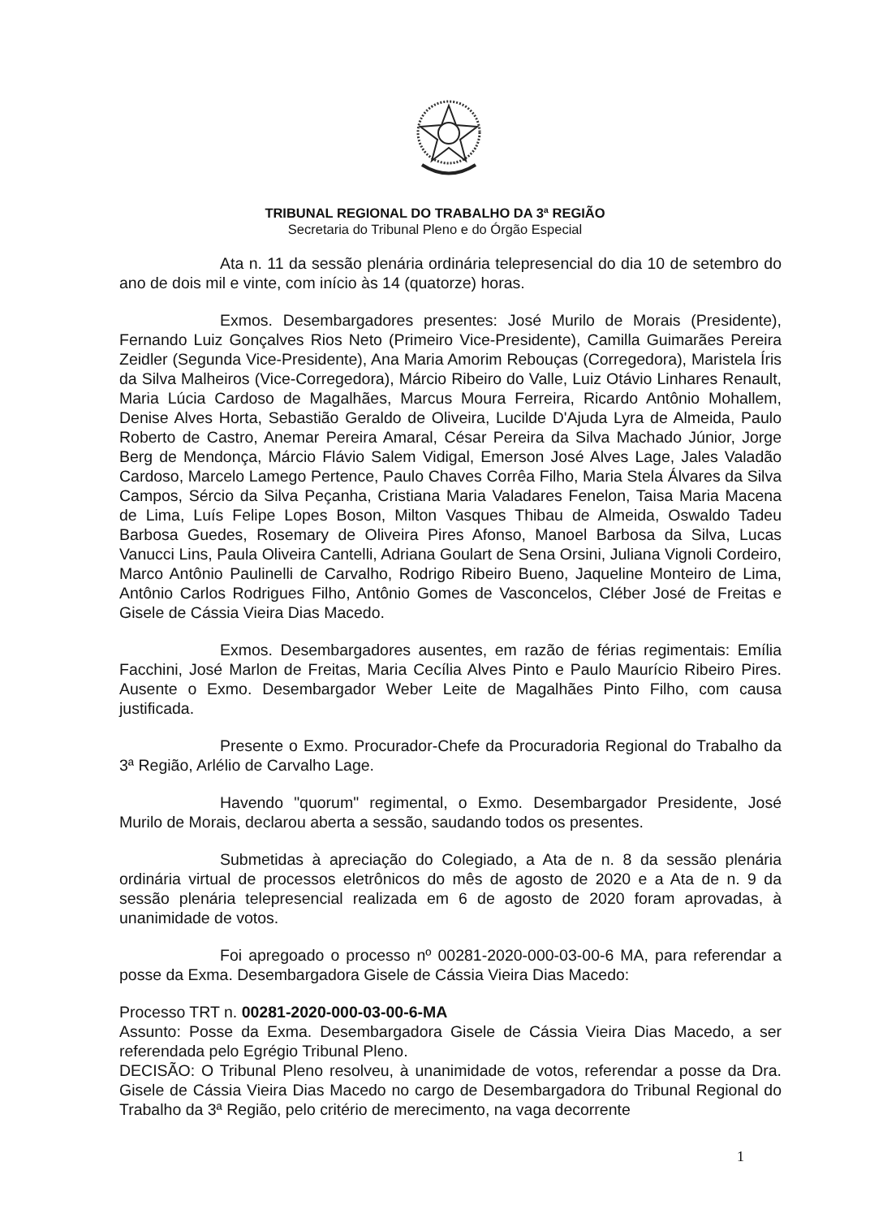TRIBUNAL REGIONAL DO TRABALHO DA 3ª REGIÃO
Secretaria do Tribunal Pleno e do Órgão Especial
Ata n. 11 da sessão plenária ordinária telepresencial do dia 10 de setembro do ano de dois mil e vinte, com início às 14 (quatorze) horas.
Exmos. Desembargadores presentes: José Murilo de Morais (Presidente), Fernando Luiz Gonçalves Rios Neto (Primeiro Vice-Presidente), Camilla Guimarães Pereira Zeidler (Segunda Vice-Presidente), Ana Maria Amorim Rebouças (Corregedora), Maristela Íris da Silva Malheiros (Vice-Corregedora), Márcio Ribeiro do Valle, Luiz Otávio Linhares Renault, Maria Lúcia Cardoso de Magalhães, Marcus Moura Ferreira, Ricardo Antônio Mohallem, Denise Alves Horta, Sebastião Geraldo de Oliveira, Lucilde D'Ajuda Lyra de Almeida, Paulo Roberto de Castro, Anemar Pereira Amaral, César Pereira da Silva Machado Júnior, Jorge Berg de Mendonça, Márcio Flávio Salem Vidigal, Emerson José Alves Lage, Jales Valadão Cardoso, Marcelo Lamego Pertence, Paulo Chaves Corrêa Filho, Maria Stela Álvares da Silva Campos, Sércio da Silva Peçanha, Cristiana Maria Valadares Fenelon, Taisa Maria Macena de Lima, Luís Felipe Lopes Boson, Milton Vasques Thibau de Almeida, Oswaldo Tadeu Barbosa Guedes, Rosemary de Oliveira Pires Afonso, Manoel Barbosa da Silva, Lucas Vanucci Lins, Paula Oliveira Cantelli, Adriana Goulart de Sena Orsini, Juliana Vignoli Cordeiro, Marco Antônio Paulinelli de Carvalho, Rodrigo Ribeiro Bueno, Jaqueline Monteiro de Lima, Antônio Carlos Rodrigues Filho, Antônio Gomes de Vasconcelos, Cléber José de Freitas e Gisele de Cássia Vieira Dias Macedo.
Exmos. Desembargadores ausentes, em razão de férias regimentais: Emília Facchini, José Marlon de Freitas, Maria Cecília Alves Pinto e Paulo Maurício Ribeiro Pires. Ausente o Exmo. Desembargador Weber Leite de Magalhães Pinto Filho, com causa justificada.
Presente o Exmo. Procurador-Chefe da Procuradoria Regional do Trabalho da 3ª Região, Arlélio de Carvalho Lage.
Havendo "quorum" regimental, o Exmo. Desembargador Presidente, José Murilo de Morais, declarou aberta a sessão, saudando todos os presentes.
Submetidas à apreciação do Colegiado, a Ata de n. 8 da sessão plenária ordinária virtual de processos eletrônicos do mês de agosto de 2020 e a Ata de n. 9 da sessão plenária telepresencial realizada em 6 de agosto de 2020 foram aprovadas, à unanimidade de votos.
Foi apregoado o processo nº 00281-2020-000-03-00-6 MA, para referendar a posse da Exma. Desembargadora Gisele de Cássia Vieira Dias Macedo:
Processo TRT n. 00281-2020-000-03-00-6-MA
Assunto: Posse da Exma. Desembargadora Gisele de Cássia Vieira Dias Macedo, a ser referendada pelo Egrégio Tribunal Pleno.
DECISÃO: O Tribunal Pleno resolveu, à unanimidade de votos, referendar a posse da Dra. Gisele de Cássia Vieira Dias Macedo no cargo de Desembargadora do Tribunal Regional do Trabalho da 3ª Região, pelo critério de merecimento, na vaga decorrente
1